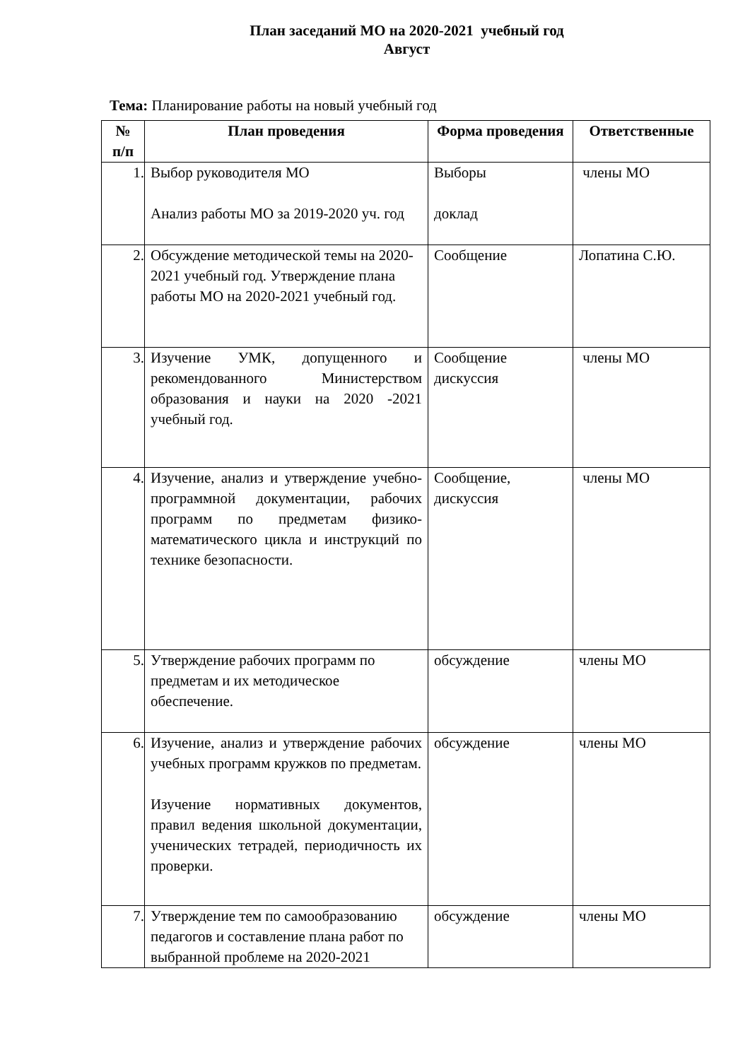План заседаний МО на 2020-2021 учебный год
Август
Тема: Планирование работы на новый учебный год
| № п/п | План проведения | Форма проведения | Ответственные |
| --- | --- | --- | --- |
| 1. | Выбор руководителя МО Анализ работы МО за 2019-2020 уч. год | Выборы доклад | члены МО |
| 2. | Обсуждение методической темы на 2020-2021 учебный год. Утверждение плана работы МО на 2020-2021 учебный год. | Сообщение | Лопатина С.Ю. |
| 3. | Изучение УМК, допущенного и рекомендованного Министерством образования и науки на 2020 -2021 учебный год. | Сообщение дискуссия | члены МО |
| 4. | Изучение, анализ и утверждение учебно-программной документации, рабочих программ по предметам физико-математического цикла и инструкций по технике безопасности. | Сообщение, дискуссия | члены МО |
| 5. | Утверждение рабочих программ по предметам и их методическое обеспечение. | обсуждение | члены МО |
| 6. | Изучение, анализ и утверждение рабочих учебных программ кружков по предметам. Изучение нормативных документов, правил ведения школьной документации, ученических тетрадей, периодичность их проверки. | обсуждение | члены МО |
| 7. | Утверждение тем по самообразованию педагогов и составление плана работ по выбранной проблеме на 2020-2021 | обсуждение | члены МО |